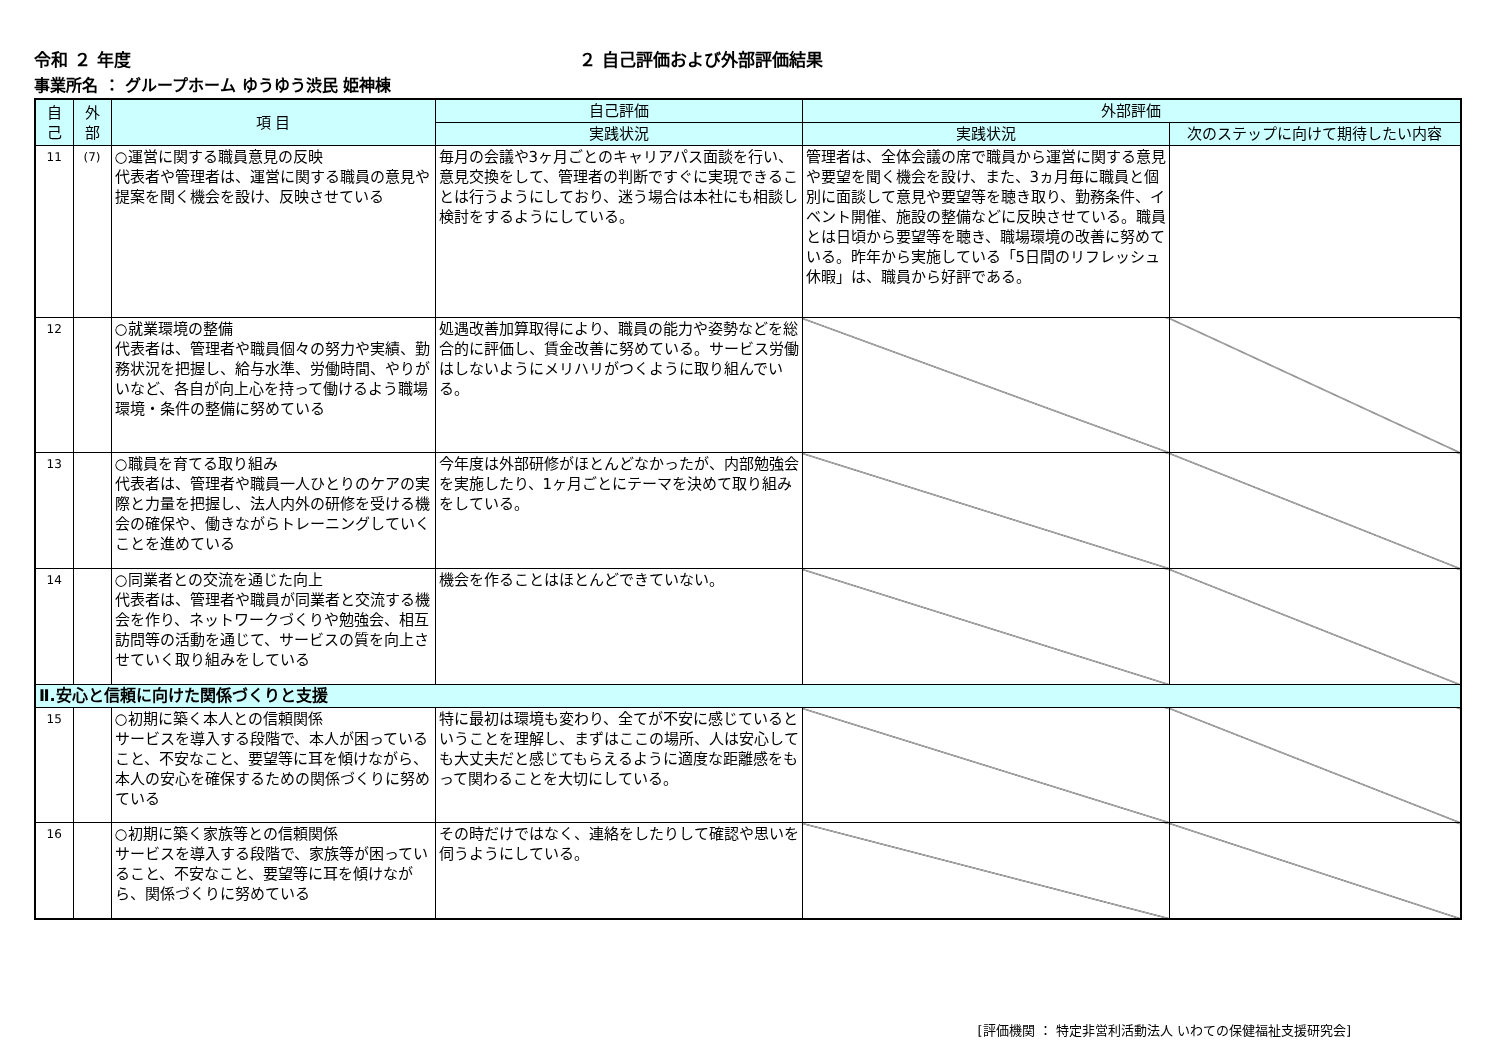令和 ２ 年度 ２ 自己評価および外部評価結果
事業所名 ： グループホーム ゆうゆう渋民 姫神棟
| 自 己 | 外 部 | 項 目 | 自己評価 | 外部評価 | |
| --- | --- | --- | --- | --- | --- |
| | | | 実践状況 | 実践状況 | 次のステップに向けて期待したい内容 |
| 11 | (7) | ○運営に関する職員意見の反映 代表者や管理者は、運営に関する職員の意見や提案を聞く機会を設け、反映させている | 毎月の会議や3ヶ月ごとのキャリアパス面談を行い、意見交換をして、管理者の判断ですぐに実現できることは行うようにしており、迷う場合は本社にも相談し検討をするようにしている。 | 管理者は、全体会議の席で職員から運営に関する意見や要望を聞く機会を設け、また、3ヵ月毎に職員と個別に面談して意見や要望等を聴き取り、勤務条件、イベント開催、施設の整備などに反映させている。職員とは日頃から要望等を聴き、職場環境の改善に努めている。昨年から実施している「5日間のリフレッシュ休暇」は、職員から好評である。 | |
| 12 | | ○就業環境の整備 代表者は、管理者や職員個々の努力や実績、勤務状況を把握し、給与水準、労働時間、やりがいなど、各自が向上心を持って働けるよう職場環境・条件の整備に努めている | 処遇改善加算取得により、職員の能力や姿勢などを総合的に評価し、賃金改善に努めている。サービス労働はしないようにメリハリがつくように取り組んでいる。 | | |
| 13 | | ○職員を育てる取り組み 代表者は、管理者や職員一人ひとりのケアの実際と力量を把握し、法人内外の研修を受ける機会の確保や、働きながらトレーニングしていくことを進めている | 今年度は外部研修がほとんどなかったが、内部勉強会を実施したり、1ヶ月ごとにテーマを決めて取り組みをしている。 | | |
| 14 | | ○同業者との交流を通じた向上 代表者は、管理者や職員が同業者と交流する機会を作り、ネットワークづくりや勉強会、相互訪問等の活動を通じて、サービスの質を向上させていく取り組みをしている | 機会を作ることはほとんどできていない。 | | |
| Ⅱ.安心と信頼に向けた関係づくりと支援 | | | | | |
| 15 | | ○初期に築く本人との信頼関係 サービスを導入する段階で、本人が困っていること、不安なこと、要望等に耳を傾けながら、本人の安心を確保するための関係づくりに努めている | 特に最初は環境も変わり、全てが不安に感じているということを理解し、まずはここの場所、人は安心しても大丈夫だと感じてもらえるように適度な距離感をもって関わることを大切にしている。 | | |
| 16 | | ○初期に築く家族等との信頼関係 サービスを導入する段階で、家族等が困っていること、不安なこと、要望等に耳を傾けながら、関係づくりに努めている | その時だけではなく、連絡をしたりして確認や思いを伺うようにしている。 | | |
[評価機関 ： 特定非営利活動法人 いわての保健福祉支援研究会]